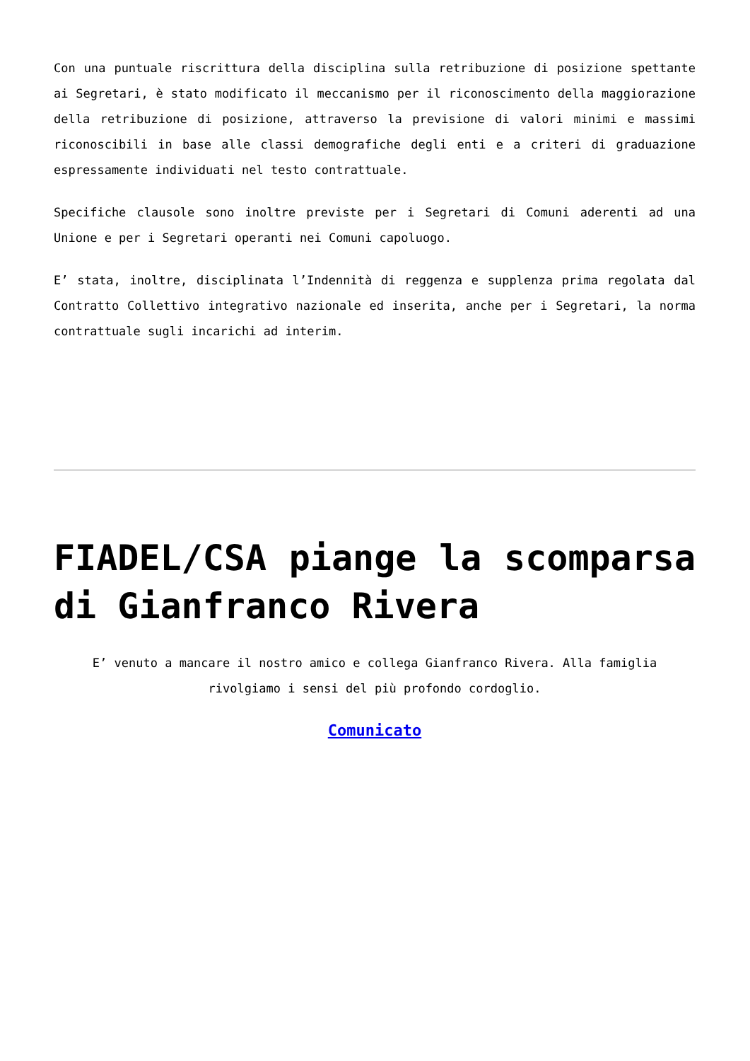Con una puntuale riscrittura della disciplina sulla retribuzione di posizione spettante ai Segretari, è stato modificato il meccanismo per il riconoscimento della maggiorazione della retribuzione di posizione, attraverso la previsione di valori minimi e massimi riconoscibili in base alle classi demografiche degli enti e a criteri di graduazione espressamente individuati nel testo contrattuale.
Specifiche clausole sono inoltre previste per i Segretari di Comuni aderenti ad una Unione e per i Segretari operanti nei Comuni capoluogo.
E’ stata, inoltre, disciplinata l’Indennità di reggenza e supplenza prima regolata dal Contratto Collettivo integrativo nazionale ed inserita, anche per i Segretari, la norma contrattuale sugli incarichi ad interim.
FIADEL/CSA piange la scomparsa di Gianfranco Rivera
E’ venuto a mancare il nostro amico e collega Gianfranco Rivera. Alla famiglia rivolgiamo i sensi del più profondo cordoglio.
Comunicato